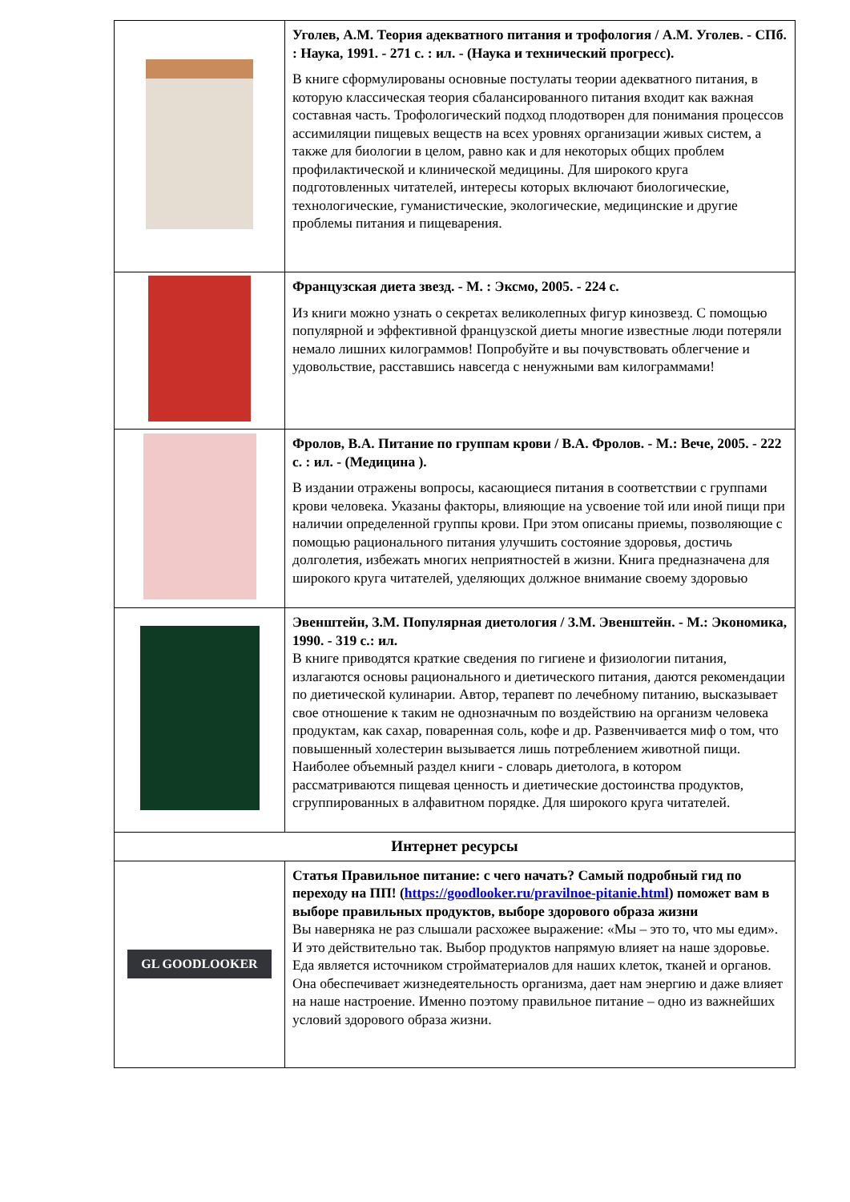| | Уголев, А.М. Теория адекватного питания и трофология / А.М. Уголев. - СПб. : Наука, 1991. - 271 с. : ил. - (Наука и технический прогресс). В книге сформулированы основные постулаты теории адекватного питания, в которую классическая теория сбалансированного питания входит как важная составная часть. Трофологический подход плодотворен для понимания процессов ассимиляции пищевых веществ на всех уровнях организации живых систем, а также для биологии в целом, равно как и для некоторых общих проблем профилактической и клинической медицины. Для широкого круга подготовленных читателей, интересы которых включают биологические, технологические, гуманистические, экологические, медицинские и другие проблемы питания и пищеварения. |
| | Французская диета звезд. - М. : Эксмо, 2005. - 224 с. Из книги можно узнать о секретах великолепных фигур кинозвезд. С помощью популярной и эффективной французской диеты многие известные люди потеряли немало лишних килограммов! Попробуйте и вы почувствовать облегчение и удовольствие, расставшись навсегда с ненужными вам килограммами! |
| | Фролов, В.А. Питание по группам крови / В.А. Фролов. - М.: Вече, 2005. - 222 с. : ил. - (Медицина ). В издании отражены вопросы, касающиеся питания в соответствии с группами крови человека. Указаны факторы, влияющие на усвоение той или иной пищи при наличии определенной группы крови. При этом описаны приемы, позволяющие с помощью рационального питания улучшить состояние здоровья, достичь долголетия, избежать многих неприятностей в жизни. Книга предназначена для широкого круга читателей, уделяющих должное внимание своему здоровью |
| | Эвенштейн, З.М. Популярная диетология / З.М. Эвенштейн. - М.: Экономика, 1990. - 319 с.: ил. В книге приводятся краткие сведения по гигиене и физиологии питания, излагаются основы рационального и диетического питания, даются рекомендации по диетической кулинарии. Автор, терапевт по лечебному питанию, высказывает свое отношение к таким не однозначным по воздействию на организм человека продуктам, как сахар, поваренная соль, кофе и др. Развенчивается миф о том, что повышенный холестерин вызывается лишь потреблением животной пищи. Наиболее объемный раздел книги - словарь диетолога, в котором рассматриваются пищевая ценность и диетические достоинства продуктов, сгруппированных в алфавитном порядке. Для широкого круга читателей. |
| Интернет ресурсы | |
| GL GOODLOOKER | Статья Правильное питание: с чего начать? Самый подробный гид по переходу на ПП! ( https://goodlooker.ru/pravilnoe-pitanie.html ) поможет вам в выборе правильных продуктов, выборе здорового образа жизни Вы наверняка не раз слышали расхожее выражение: «Мы – это то, что мы едим». И это действительно так. Выбор продуктов напрямую влияет на наше здоровье. Еда является источником стройматериалов для наших клеток, тканей и органов. Она обеспечивает жизнедеятельность организма, дает нам энергию и даже влияет на наше настроение. Именно поэтому правильное питание – одно из важнейших условий здорового образа жизни. |